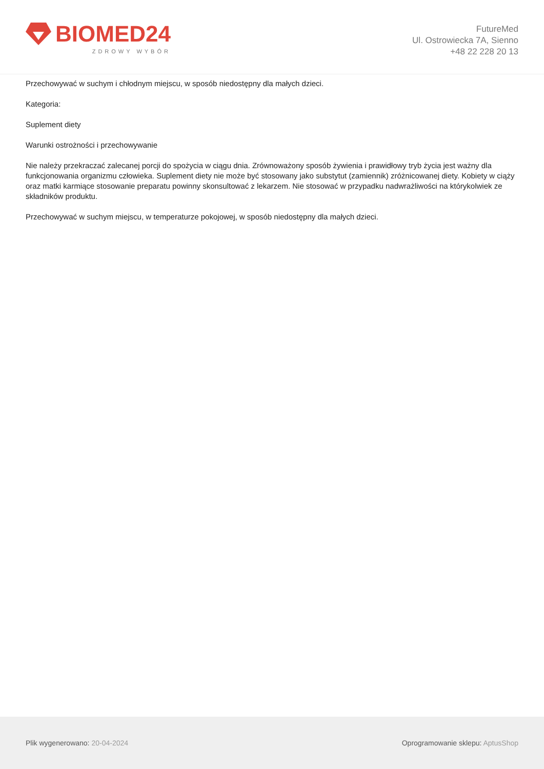BIOMED24
ZDROWY WYBÓR
FutureMed
Ul. Ostrowiecka 7A, Sienno
+48 22 228 20 13
Przechowywać w suchym i chłodnym miejscu, w sposób niedostępny dla małych dzieci.
Kategoria:
Suplement diety
Warunki ostrożności i przechowywanie
Nie należy przekraczać zalecanej porcji do spożycia w ciągu dnia. Zrównoważony sposób żywienia i prawidłowy tryb życia jest ważny dla funkcjonowania organizmu człowieka. Suplement diety nie może być stosowany jako substytut (zamiennik) zróżnicowanej diety. Kobiety w ciąży oraz matki karmiące stosowanie preparatu powinny skonsultować z lekarzem. Nie stosować w przypadku nadwrażliwości na którykolwiek ze składników produktu.
Przechowywać w suchym miejscu, w temperaturze pokojowej, w sposób niedostępny dla małych dzieci.
Plik wygenerowano: 20-04-2024
Oprogramowanie sklepu: AptusShop